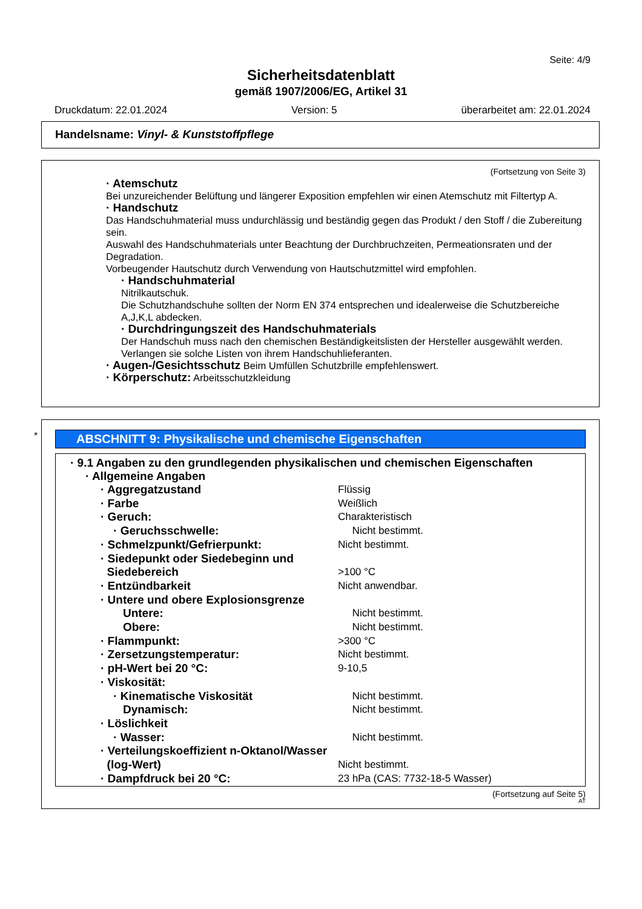Seite: 4/9
Sicherheitsdatenblatt
gemäß 1907/2006/EG, Artikel 31
Druckdatum: 22.01.2024 Version: 5 überarbeitet am: 22.01.2024
Handelsname: Vinyl- & Kunststoffpflege
(Fortsetzung von Seite 3)
· Atemschutz
Bei unzureichender Belüftung und längerer Exposition empfehlen wir einen Atemschutz mit Filtertyp A.
· Handschutz
Das Handschuhmaterial muss undurchlässig und beständig gegen das Produkt / den Stoff / die Zubereitung sein.
Auswahl des Handschuhmaterials unter Beachtung der Durchbruchzeiten, Permeationsraten und der Degradation.
Vorbeugender Hautschutz durch Verwendung von Hautschutzmittel wird empfohlen.
· Handschuhmaterial
Nitrilkautschuk.
Die Schutzhandschuhe sollten der Norm EN 374 entsprechen und idealerweise die Schutzbereiche A,J,K,L abdecken.
· Durchdringungszeit des Handschuhmaterials
Der Handschuh muss nach den chemischen Beständigkeitslisten der Hersteller ausgewählt werden. Verlangen sie solche Listen von ihrem Handschuhlieferanten.
· Augen-/Gesichtsschutz Beim Umfüllen Schutzbrille empfehlenswert.
· Körperschutz: Arbeitsschutzkleidung
*
ABSCHNITT 9: Physikalische und chemische Eigenschaften
· 9.1 Angaben zu den grundlegenden physikalischen und chemischen Eigenschaften
· Allgemeine Angaben
| · Aggregatzustand | Flüssig |
| · Farbe | Weißlich |
| · Geruch: | Charakteristisch |
| · Geruchsschwelle: | Nicht bestimmt. |
| · Schmelzpunkt/Gefrierpunkt: | Nicht bestimmt. |
| · Siedepunkt oder Siedebeginn und Siedebereich | >100 °C |
| · Entzündbarkeit | Nicht anwendbar. |
| · Untere und obere Explosionsgrenze | |
| Untere: | Nicht bestimmt. |
| Obere: | Nicht bestimmt. |
| · Flammpunkt: | >300 °C |
| · Zersetzungstemperatur: | Nicht bestimmt. |
| · pH-Wert bei 20 °C: | 9-10,5 |
| · Viskosität: | |
| · Kinematische Viskosität | Nicht bestimmt. |
| Dynamisch: | Nicht bestimmt. |
| · Löslichkeit | |
| · Wasser: | Nicht bestimmt. |
| · Verteilungskoeffizient n-Oktanol/Wasser (log-Wert) | Nicht bestimmt. |
| · Dampfdruck bei 20 °C: | 23 hPa (CAS: 7732-18-5 Wasser) |
(Fortsetzung auf Seite 5)
AT